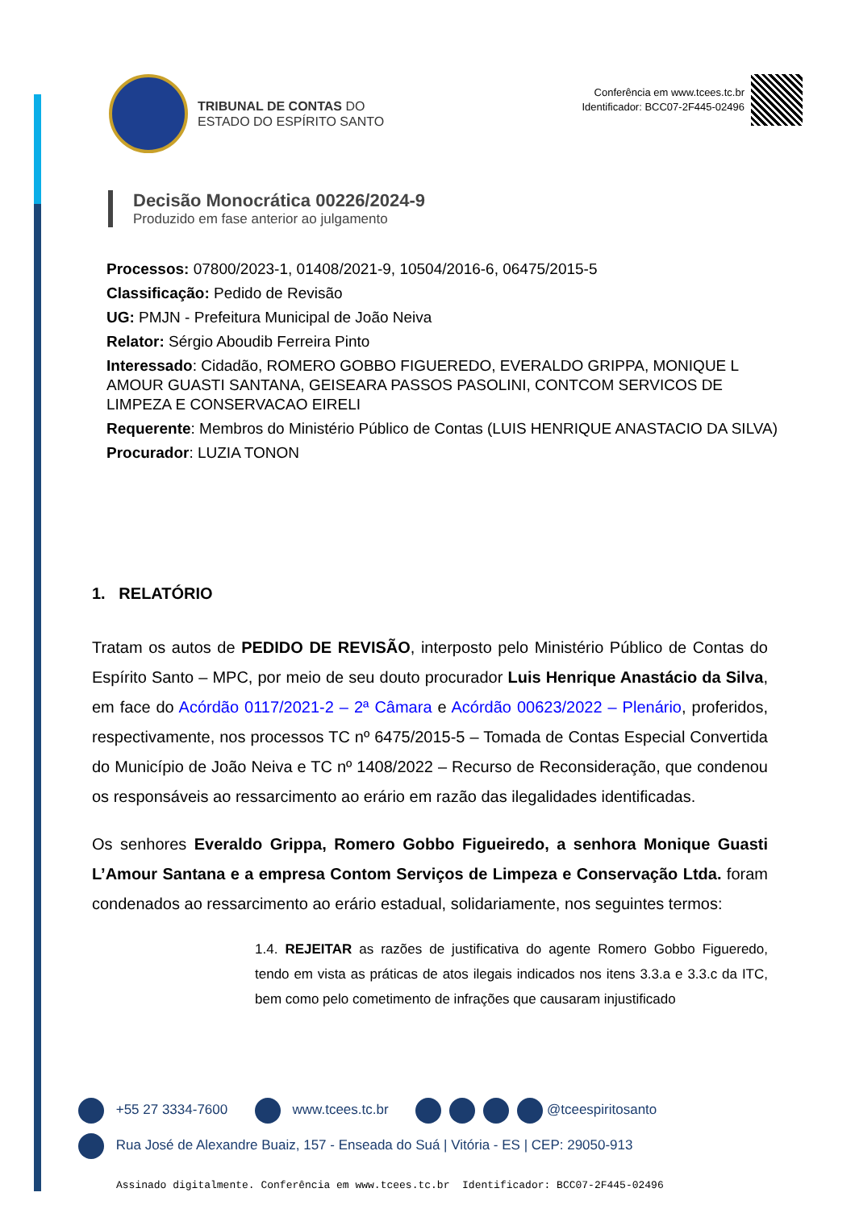TRIBUNAL DE CONTAS DO
ESTADO DO ESPÍRITO SANTO
Conferência em www.tcees.tc.br
Identificador: BCC07-2F445-02496
Decisão Monocrática 00226/2024-9
Produzido em fase anterior ao julgamento
Processos: 07800/2023-1, 01408/2021-9, 10504/2016-6, 06475/2015-5
Classificação: Pedido de Revisão
UG: PMJN - Prefeitura Municipal de João Neiva
Relator: Sérgio Aboudib Ferreira Pinto
Interessado: Cidadão, ROMERO GOBBO FIGUEREDO, EVERALDO GRIPPA, MONIQUE L AMOUR GUASTI SANTANA, GEISEARA PASSOS PASOLINI, CONTCOM SERVICOS DE LIMPEZA E CONSERVACAO EIRELI
Requerente: Membros do Ministério Público de Contas (LUIS HENRIQUE ANASTACIO DA SILVA)
Procurador: LUZIA TONON
1. RELATÓRIO
Tratam os autos de PEDIDO DE REVISÃO, interposto pelo Ministério Público de Contas do Espírito Santo – MPC, por meio de seu douto procurador Luis Henrique Anastácio da Silva, em face do Acórdão 0117/2021-2 – 2ª Câmara e Acórdão 00623/2022 – Plenário, proferidos, respectivamente, nos processos TC nº 6475/2015-5 – Tomada de Contas Especial Convertida do Município de João Neiva e TC nº 1408/2022 – Recurso de Reconsideração, que condenou os responsáveis ao ressarcimento ao erário em razão das ilegalidades identificadas.
Os senhores Everaldo Grippa, Romero Gobbo Figueiredo, a senhora Monique Guasti L’Amour Santana e a empresa Contom Serviços de Limpeza e Conservação Ltda. foram condenados ao ressarcimento ao erário estadual, solidariamente, nos seguintes termos:
1.4. REJEITAR as razões de justificativa do agente Romero Gobbo Figueredo, tendo em vista as práticas de atos ilegais indicados nos itens 3.3.a e 3.3.c da ITC, bem como pelo cometimento de infrações que causaram injustificado
+55 27 3334-7600 www.tcees.tc.br @tceespiritosanto
Rua José de Alexandre Buaiz, 157 - Enseada do Suá | Vitória - ES | CEP: 29050-913
Assinado digitalmente. Conferência em www.tcees.tc.br Identificador: BCC07-2F445-02496